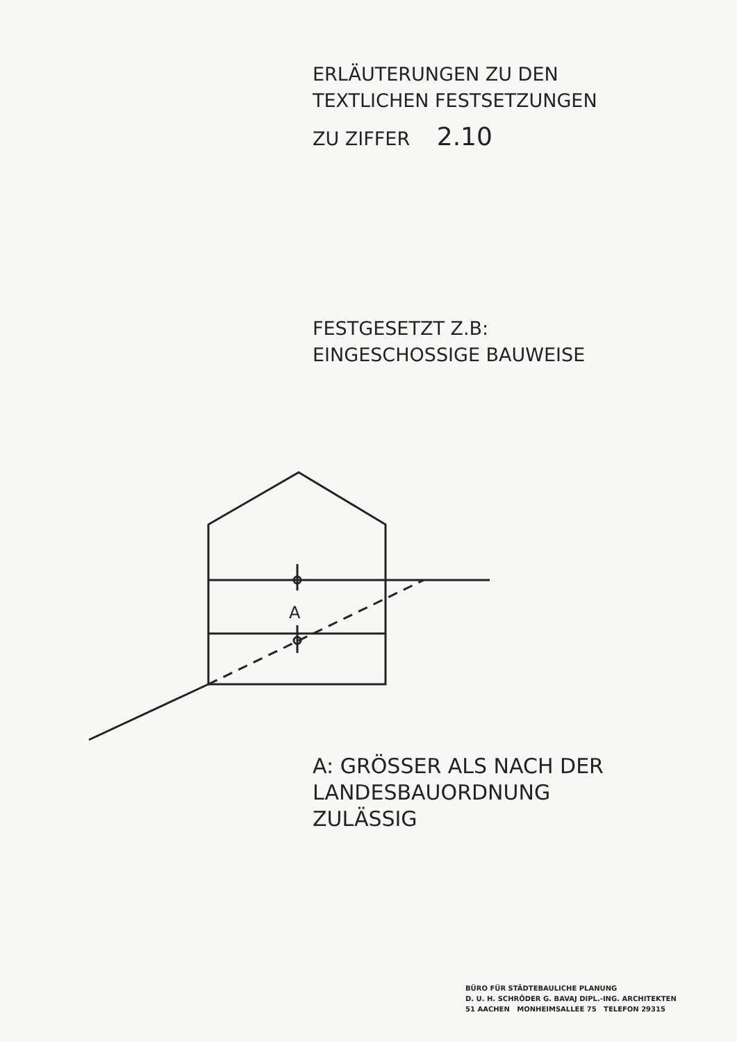ERLÄUTERUNGEN ZU DEN
TEXTLICHEN FESTSETZUNGEN
ZU ZIFFER 2.10
FESTGESETZT Z.B:
EINGESCHOSSIGE BAUWEISE
A
A: GRÖSSER ALS NACH DER
LANDESBAUORDNUNG
ZULÄSSIG
BÜRO FÜR STÄDTEBAULICHE PLANUNG
D. U. H. SCHRÖDER G. BAVAJ DIPL.-ING. ARCHITEKTEN
51 AACHEN MONHEIMSALLEE 75 TELEFON 29315